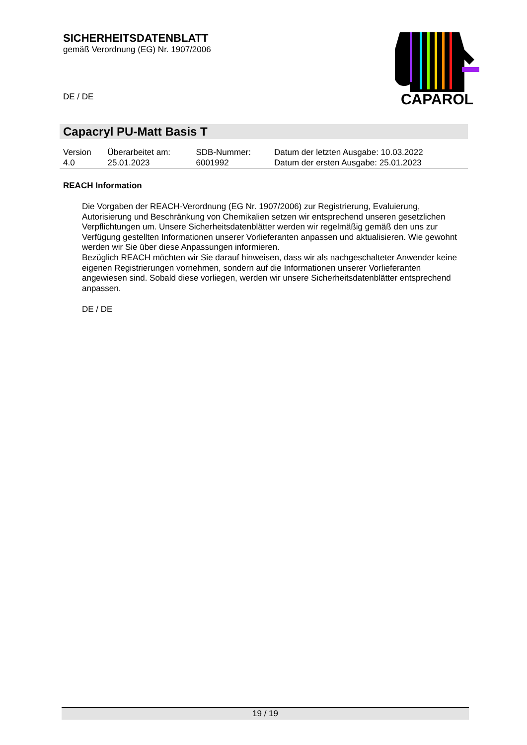SICHERHEITSDATENBLATT
gemäß Verordnung (EG) Nr. 1907/2006
DE / DE
CAPAROL
Capacryl PU-Matt Basis T
| Version 4.0 | Überarbeitet am: 25.01.2023 | SDB-Nummer: 6001992 | Datum der letzten Ausgabe: 10.03.2022 Datum der ersten Ausgabe: 25.01.2023 |
REACH Information
Die Vorgaben der REACH-Verordnung (EG Nr. 1907/2006) zur Registrierung, Evaluierung, Autorisierung und Beschränkung von Chemikalien setzen wir entsprechend unseren gesetzlichen Verpflichtungen um. Unsere Sicherheitsdatenblätter werden wir regelmäßig gemäß den uns zur Verfügung gestellten Informationen unserer Vorlieferanten anpassen und aktualisieren. Wie gewohnt werden wir Sie über diese Anpassungen informieren.
Bezüglich REACH möchten wir Sie darauf hinweisen, dass wir als nachgeschalteter Anwender keine eigenen Registrierungen vornehmen, sondern auf die Informationen unserer Vorlieferanten angewiesen sind. Sobald diese vorliegen, werden wir unsere Sicherheitsdatenblätter entsprechend anpassen.
DE / DE
19 / 19